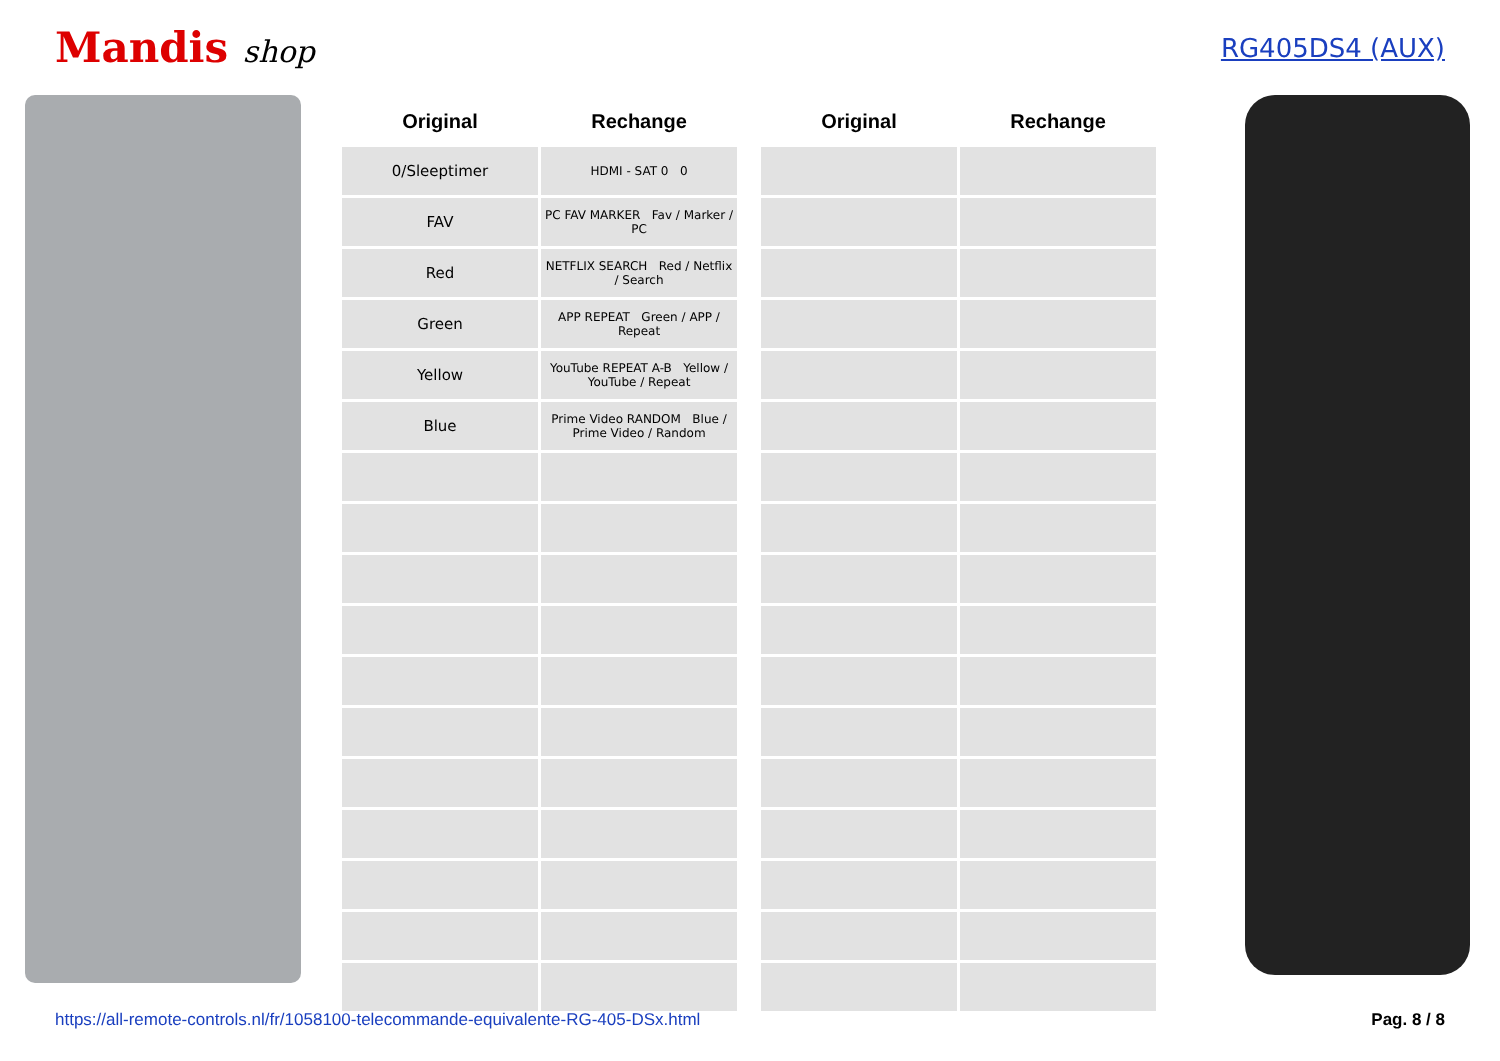Mandis shop
RG405DS4 (AUX)
| Original | Rechange |
| --- | --- |
| 0/Sleeptimer | HDMI - SAT 0 0 |
| FAV | PC FAV MARKER Fav / Marker / PC |
| Red | NETFLIX SEARCH Red / Netflix / Search |
| Green | APP REPEAT Green / APP / Repeat |
| Yellow | YouTube REPEAT A-B Yellow / YouTube / Repeat |
| Blue | Prime Video RANDOM Blue / Prime Video / Random |
| Original | Rechange |
| --- | --- |
https://all-remote-controls.nl/fr/1058100-telecommande-equivalente-RG-405-DSx.html Pag. 8 / 8